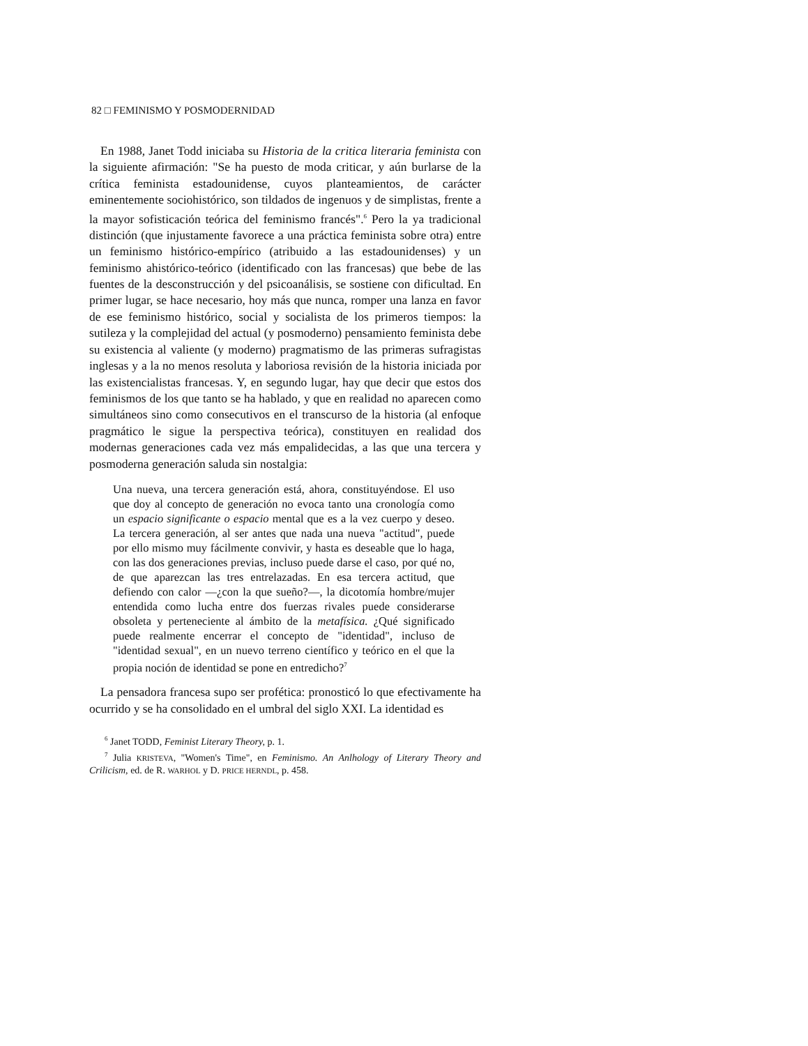82 □ FEMINISMO Y POSMODERNIDAD
En 1988, Janet Todd iniciaba su Historia de la critica literaria feminista con la siguiente afirmación: "Se ha puesto de moda criticar, y aún burlarse de la crítica feminista estadounidense, cuyos planteamientos, de carácter eminentemente sociohistórico, son tildados de ingenuos y de simplistas, frente a la mayor sofisticación teórica del feminismo francés".<sup>6</sup> Pero la ya tradicional distinción (que injustamente favorece a una práctica feminista sobre otra) entre un feminismo histórico-empírico (atribuido a las estadounidenses) y un feminismo ahistórico-teórico (identificado con las francesas) que bebe de las fuentes de la desconstrucción y del psicoanálisis, se sostiene con dificultad. En primer lugar, se hace necesario, hoy más que nunca, romper una lanza en favor de ese feminismo histórico, social y socialista de los primeros tiempos: la sutileza y la complejidad del actual (y posmoderno) pensamiento feminista debe su existencia al valiente (y moderno) pragmatismo de las primeras sufragistas inglesas y a la no menos resoluta y laboriosa revisión de la historia iniciada por las existencialistas francesas. Y, en segundo lugar, hay que decir que estos dos feminismos de los que tanto se ha hablado, y que en realidad no aparecen como simultáneos sino como consecutivos en el transcurso de la historia (al enfoque pragmático le sigue la perspectiva teórica), constituyen en realidad dos modernas generaciones cada vez más empalidecidas, a las que una tercera y posmoderna generación saluda sin nostalgia:
Una nueva, una tercera generación está, ahora, constituyéndose. El uso que doy al concepto de generación no evoca tanto una cronología como un espacio significante o espacio mental que es a la vez cuerpo y deseo. La tercera generación, al ser antes que nada una nueva "actitud", puede por ello mismo muy fácilmente convivir, y hasta es deseable que lo haga, con las dos generaciones previas, incluso puede darse el caso, por qué no, de que aparezcan las tres entrelazadas. En esa tercera actitud, que defiendo con calor —¿con la que sueño?—, la dicotomía hombre/mujer entendida como lucha entre dos fuerzas rivales puede considerarse obsoleta y perteneciente al ámbito de la metafísica. ¿Qué significado puede realmente encerrar el concepto de "identidad", incluso de "identidad sexual", en un nuevo terreno científico y teórico en el que la propia noción de identidad se pone en entredicho?<sup>7</sup>
La pensadora francesa supo ser profética: pronosticó lo que efectivamente ha ocurrido y se ha consolidado en el umbral del siglo XXI. La identidad es
<sup>6</sup> Janet TODD, Feminist Literary Theory, p. 1.
<sup>7</sup> Julia KRISTEVA, "Women's Time", en Feminismo. An Anlhology of Literary Theory and Crilicism, ed. de R. WARHOL y D. PRICE HERNDL, p. 458.